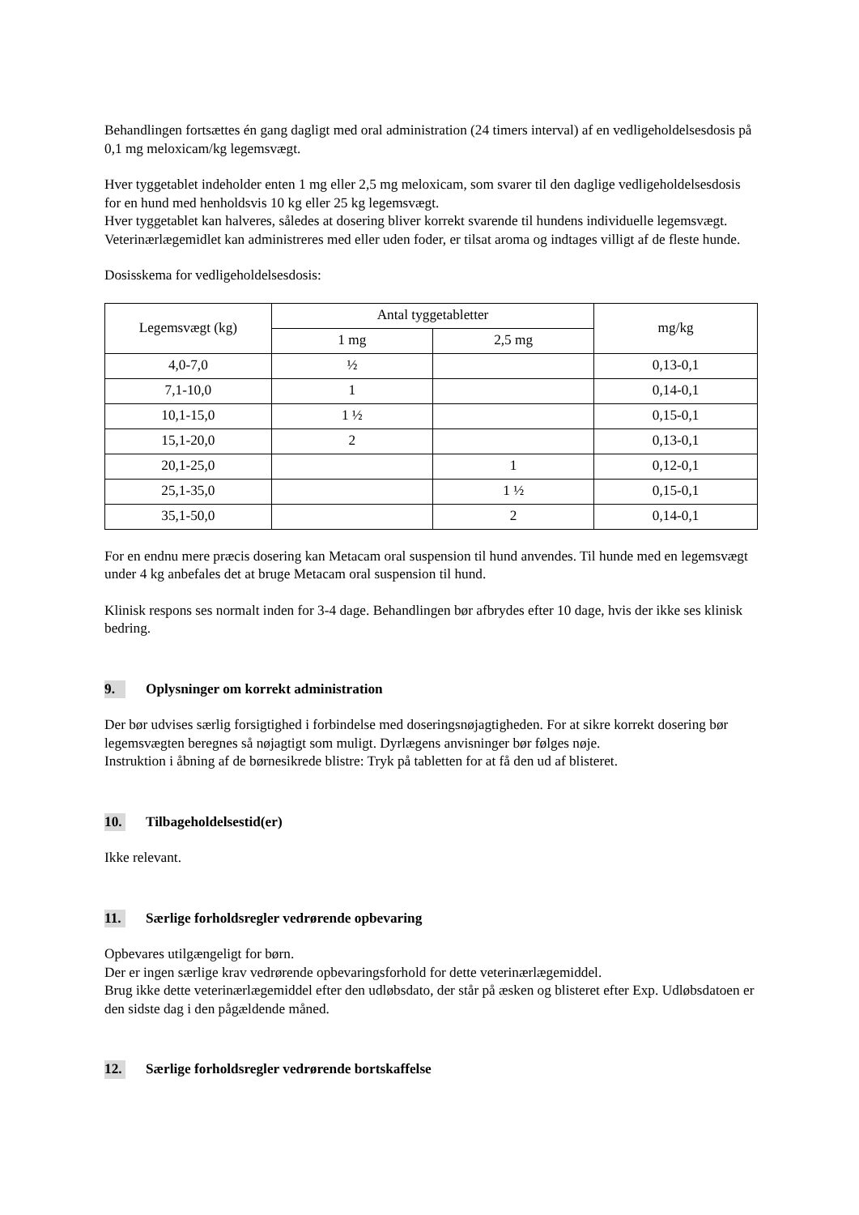Behandlingen fortsættes én gang dagligt med oral administration (24 timers interval) af en vedligeholdelsesdosis på 0,1 mg meloxicam/kg legemsvægt.
Hver tyggetablet indeholder enten 1 mg eller 2,5 mg meloxicam, som svarer til den daglige vedligeholdelsesdosis for en hund med henholdsvis 10 kg eller 25 kg legemsvægt.
Hver tyggetablet kan halveres, således at dosering bliver korrekt svarende til hundens individuelle legemsvægt. Veterinærlægemidlet kan administreres med eller uden foder, er tilsat aroma og indtages villigt af de fleste hunde.
Dosisskema for vedligeholdelsesdosis:
| Legemsvægt (kg) | Antal tyggetabletter | | mg/kg |
| --- | --- | --- | --- |
| | 1 mg | 2,5 mg | |
| 4,0-7,0 | ½ | | 0,13-0,1 |
| 7,1-10,0 | 1 | | 0,14-0,1 |
| 10,1-15,0 | 1 ½ | | 0,15-0,1 |
| 15,1-20,0 | 2 | | 0,13-0,1 |
| 20,1-25,0 | | 1 | 0,12-0,1 |
| 25,1-35,0 | | 1 ½ | 0,15-0,1 |
| 35,1-50,0 | | 2 | 0,14-0,1 |
For en endnu mere præcis dosering kan Metacam oral suspension til hund anvendes. Til hunde med en legemsvægt under 4 kg anbefales det at bruge Metacam oral suspension til hund.
Klinisk respons ses normalt inden for 3-4 dage. Behandlingen bør afbrydes efter 10 dage, hvis der ikke ses klinisk bedring.
9. Oplysninger om korrekt administration
Der bør udvises særlig forsigtighed i forbindelse med doseringsnøjagtigheden. For at sikre korrekt dosering bør legemsvægten beregnes så nøjagtigt som muligt. Dyrlægens anvisninger bør følges nøje.
Instruktion i åbning af de børnesikrede blistre: Tryk på tabletten for at få den ud af blisteret.
10. Tilbageholdelsestid(er)
Ikke relevant.
11. Særlige forholdsregler vedrørende opbevaring
Opbevares utilgængeligt for børn.
Der er ingen særlige krav vedrørende opbevaringsforhold for dette veterinærlægemiddel.
Brug ikke dette veterinærlægemiddel efter den udløbsdato, der står på æsken og blisteret efter Exp. Udløbsdatoen er den sidste dag i den pågældende måned.
12. Særlige forholdsregler vedrørende bortskaffelse